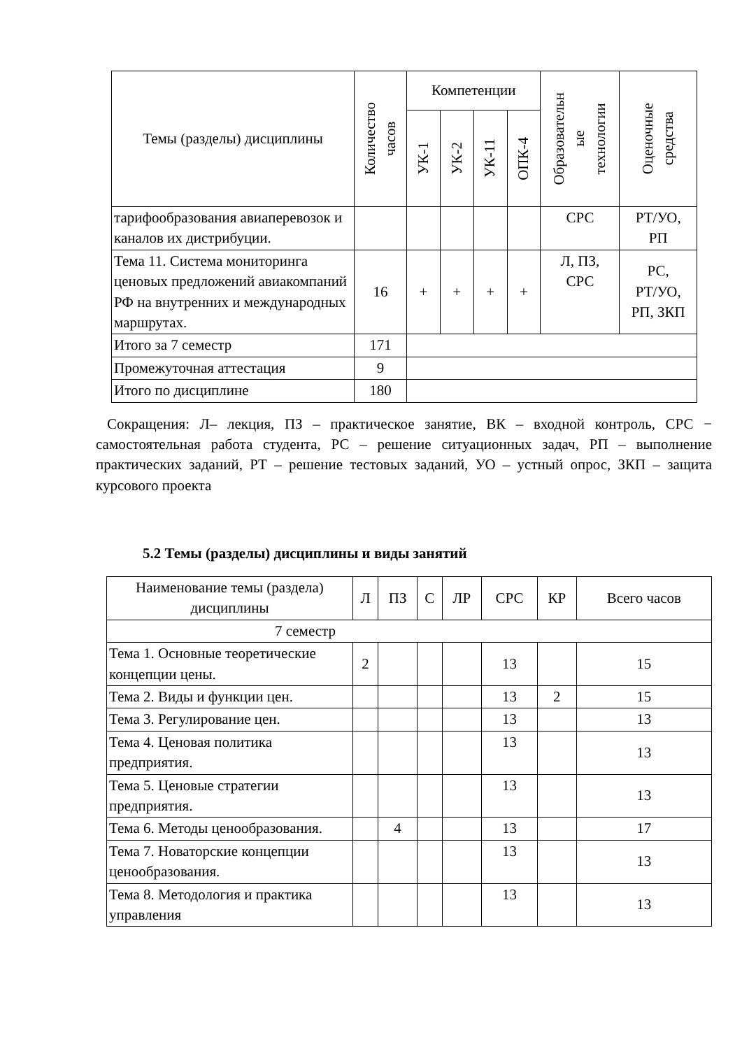| Темы (разделы) дисциплины | Количество часов | Компетенции | | | | Образовательн ые технологии | Оценочные средства |
| --- | --- | --- | --- | --- | --- | --- | --- |
| | | УК-1 | УК-2 | УК-11 | ОПК-4 | | |
| тарифообразования авиаперевозок и каналов их дистрибуции. | | | | | | СРС | РТ/УО, РП |
| Тема 11. Система мониторинга ценовых предложений авиакомпаний РФ на внутренних и международных маршрутах. | 16 | + | + | + | + | Л, ПЗ, СРС | РС, РТ/УО, РП, ЗКП |
| Итого за 7 семестр | 171 | | | | | | |
| Промежуточная аттестация | 9 | | | | | | |
| Итого по дисциплине | 180 | | | | | | |
Сокращения: Л– лекция, ПЗ – практическое занятие, ВК – входной контроль, СРС − самостоятельная работа студента, РС – решение ситуационных задач, РП – выполнение практических заданий, РТ – решение тестовых заданий, УО – устный опрос, ЗКП – защита курсового проекта
5.2 Темы (разделы) дисциплины и виды занятий
| Наименование темы (раздела) дисциплины | Л | ПЗ | С | ЛР | СРС | КР | Всего часов |
| --- | --- | --- | --- | --- | --- | --- | --- |
| 7 семестр | | | | | | | |
| Тема 1. Основные теоретические концепции цены. | 2 | | | | 13 | | 15 |
| Тема 2. Виды и функции цен. | | | | | 13 | 2 | 15 |
| Тема 3. Регулирование цен. | | | | | 13 | | 13 |
| Тема 4. Ценовая политика предприятия. | | | | | 13 | | 13 |
| Тема 5. Ценовые стратегии предприятия. | | | | | 13 | | 13 |
| Тема 6. Методы ценообразования. | | 4 | | | 13 | | 17 |
| Тема 7. Новаторские концепции ценообразования. | | | | | 13 | | 13 |
| Тема 8. Методология и практика управления | | | | | 13 | | 13 |